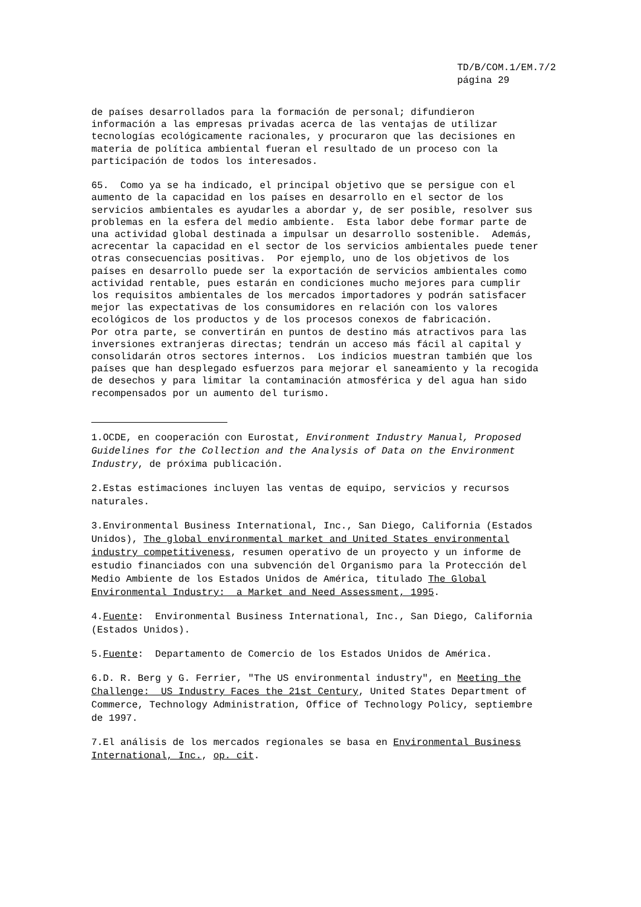TD/B/COM.1/EM.7/2
página 29
de países desarrollados para la formación de personal; difundieron información a las empresas privadas acerca de las ventajas de utilizar tecnologías ecológicamente racionales, y procuraron que las decisiones en materia de política ambiental fueran el resultado de un proceso con la participación de todos los interesados. 65. Como ya se ha indicado, el principal objetivo que se persigue con el aumento de la capacidad en los países en desarrollo en el sector de los servicios ambientales es ayudarles a abordar y, de ser posible, resolver sus problemas en la esfera del medio ambiente. Esta labor debe formar parte de una actividad global destinada a impulsar un desarrollo sostenible. Además, acrecentar la capacidad en el sector de los servicios ambientales puede tener otras consecuencias positivas. Por ejemplo, uno de los objetivos de los países en desarrollo puede ser la exportación de servicios ambientales como actividad rentable, pues estarán en condiciones mucho mejores para cumplir los requisitos ambientales de los mercados importadores y podrán satisfacer mejor las expectativas de los consumidores en relación con los valores ecológicos de los productos y de los procesos conexos de fabricación. Por otra parte, se convertirán en puntos de destino más atractivos para las inversiones extranjeras directas; tendrán un acceso más fácil al capital y consolidarán otros sectores internos. Los indicios muestran también que los países que han desplegado esfuerzos para mejorar el saneamiento y la recogida de desechos y para limitar la contaminación atmosférica y del agua han sido recompensados por un aumento del turismo.
1.OCDE, en cooperación con Eurostat, Environment Industry Manual, Proposed Guidelines for the Collection and the Analysis of Data on the Environment Industry, de próxima publicación.
2.Estas estimaciones incluyen las ventas de equipo, servicios y recursos naturales.
3.Environmental Business International, Inc., San Diego, California (Estados Unidos), The global environmental market and United States environmental industry competitiveness, resumen operativo de un proyecto y un informe de estudio financiados con una subvención del Organismo para la Protección del Medio Ambiente de los Estados Unidos de América, titulado The Global Environmental Industry: a Market and Need Assessment, 1995.
4.Fuente: Environmental Business International, Inc., San Diego, California (Estados Unidos).
5.Fuente: Departamento de Comercio de los Estados Unidos de América.
6.D. R. Berg y G. Ferrier, "The US environmental industry", en Meeting the Challenge: US Industry Faces the 21st Century, United States Department of Commerce, Technology Administration, Office of Technology Policy, septiembre de 1997.
7.El análisis de los mercados regionales se basa en Environmental Business International, Inc., op. cit.